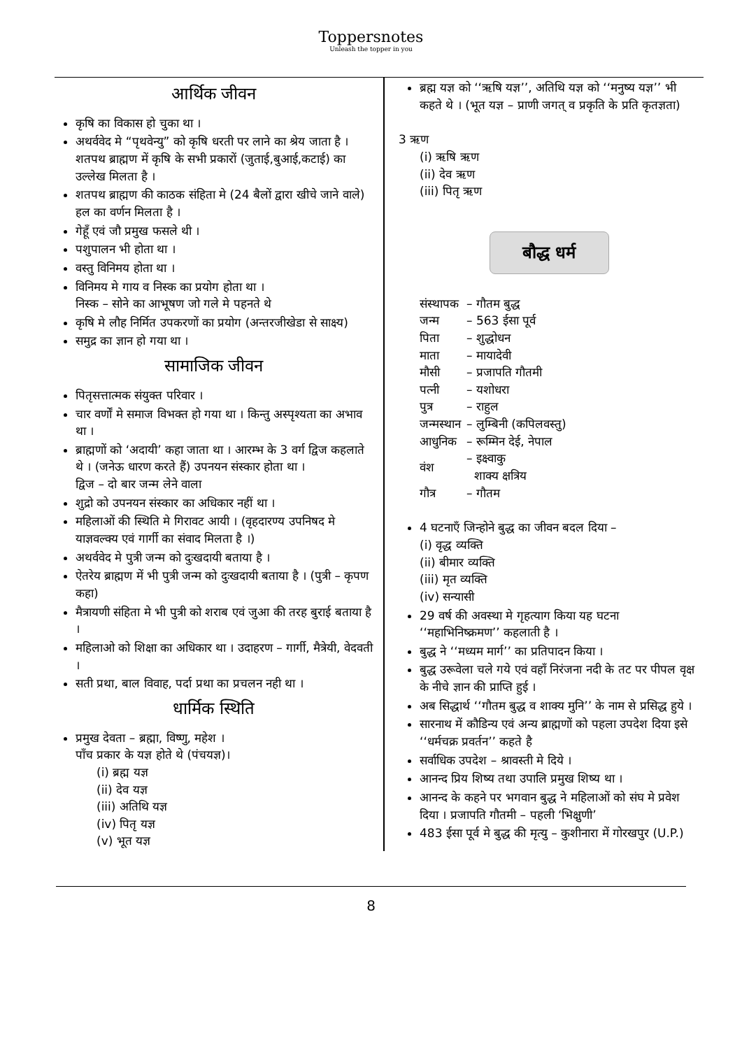Toppersnotes
Unleash the topper in you
आर्थिक जीवन
कृषि का विकास हो चुका था ।
अथर्ववेद मे “पृथवेन्यु” को कृषि धरती पर लाने का श्रेय जाता है ।
शतपथ ब्राह्मण में कृषि के सभी प्रकारों (जुताई,बुआई,कटाई) का उल्लेख मिलता है ।
शतपथ ब्राह्मण की काठक संहिता मे (24 बैलों द्वारा खीचे जाने वाले) हल का वर्णन मिलता है ।
गेहूँ एवं जौ प्रमुख फसले थी ।
पशुपालन भी होता था ।
वस्तु विनिमय होता था ।
विनिमय मे गाय व निस्क का प्रयोग होता था ।
निस्क – सोने का आभूषण जो गले मे पहनते थे
कृषि मे लौह निर्मित उपकरणों का प्रयोग (अन्तरजीखेडा से साक्ष्य)
समुद्र का ज्ञान हो गया था ।
सामाजिक जीवन
पितृसत्तात्मक संयुक्त परिवार ।
चार वर्णों मे समाज विभक्त हो गया था । किन्तु अस्पृश्यता का अभाव था ।
ब्राह्मणों को ‘अदायी’ कहा जाता था । आरम्भ के 3 वर्ग द्विज कहलाते थे । (जनेऊ धारण करते हैं) उपनयन संस्कार होता था ।
द्विज – दो बार जन्म लेने वाला
शुद्रो को उपनयन संस्कार का अधिकार नहीं था ।
महिलाओं की स्थिति मे गिरावट आयी । (वृहदारण्य उपनिषद मे याज्ञवल्क्य एवं गार्गी का संवाद मिलता है ।)
अथर्ववेद मे पुत्री जन्म को दुःखदायी बताया है ।
ऐतरेय ब्राह्मण में भी पुत्री जन्म को दुःखदायी बताया है । (पुत्री – कृपण कहा)
मैत्रायणी संहिता मे भी पुत्री को शराब एवं जुआ की तरह बुराई बताया है ।
महिलाओ को शिक्षा का अधिकार था । उदाहरण – गार्गी, मैत्रेयी, वेदवती ।
सती प्रथा, बाल विवाह, पर्दा प्रथा का प्रचलन नही था ।
धार्मिक स्थिति
प्रमुख देवता – ब्रह्मा, विष्णु, महेश ।
पाँच प्रकार के यज्ञ होते थे (पंचयज्ञ)।
(i) ब्रह्म यज्ञ
(ii) देव यज्ञ
(iii) अतिथि यज्ञ
(iv) पितृ यज्ञ
(v) भूत यज्ञ
ब्रह्म यज्ञ को ‘‘ऋषि यज्ञ’’, अतिथि यज्ञ को ‘‘मनुष्य यज्ञ’’ भी कहते थे । (भूत यज्ञ – प्राणी जगत् व प्रकृति के प्रति कृतज्ञता)
3 ऋण
(i) ऋषि ऋण
(ii) देव ऋण
(iii) पितृ ऋण
बौद्ध धर्म
| संस्थापक | – गौतम बुद्ध |
| जन्म | – 563 ईसा पूर्व |
| पिता | – शुद्धोधन |
| माता | – मायादेवी |
| मौसी | – प्रजापति गौतमी |
| पत्नी | – यशोधरा |
| पुत्र | – राहुल |
| जन्मस्थान | – लुम्बिनी (कपिलवस्तु) |
| आधुनिक | – रूम्मिन देई, नेपाल |
| वंश | – इक्ष्वाकु शाक्य क्षत्रिय |
| गौत्र | – गौतम |
4 घटनाएँ जिन्होने बुद्ध का जीवन बदल दिया –
(i) वृद्ध व्यक्ति
(ii) बीमार व्यक्ति
(iii) मृत व्यक्ति
(iv) सन्यासी
29 वर्ष की अवस्था मे गृहत्याग किया यह घटना ‘‘महाभिनिष्क्रमण’’ कहलाती है ।
बुद्ध ने ‘‘मध्यम मार्ग’’ का प्रतिपादन किया ।
बुद्ध उरूवेला चले गये एवं वहाँ निरंजना नदी के तट पर पीपल वृक्ष के नीचे ज्ञान की प्राप्ति हुई ।
अब सिद्धार्थ ‘‘गौतम बुद्ध व शाक्य मुनि’’ के नाम से प्रसिद्ध हुये ।
सारनाथ में कौडिन्य एवं अन्य ब्राह्मणों को पहला उपदेश दिया इसे ‘‘धर्मचक्र प्रवर्तन’’ कहते है
सर्वाधिक उपदेश – श्रावस्ती मे दिये ।
आनन्द प्रिय शिष्य तथा उपालि प्रमुख शिष्य था ।
आनन्द के कहने पर भगवान बुद्ध ने महिलाओं को संघ मे प्रवेश दिया । प्रजापति गौतमी – पहली ‘भिक्षुणी’
483 ईसा पूर्व मे बुद्ध की मृत्यु – कुशीनारा में गोरखपुर (U.P.)
8